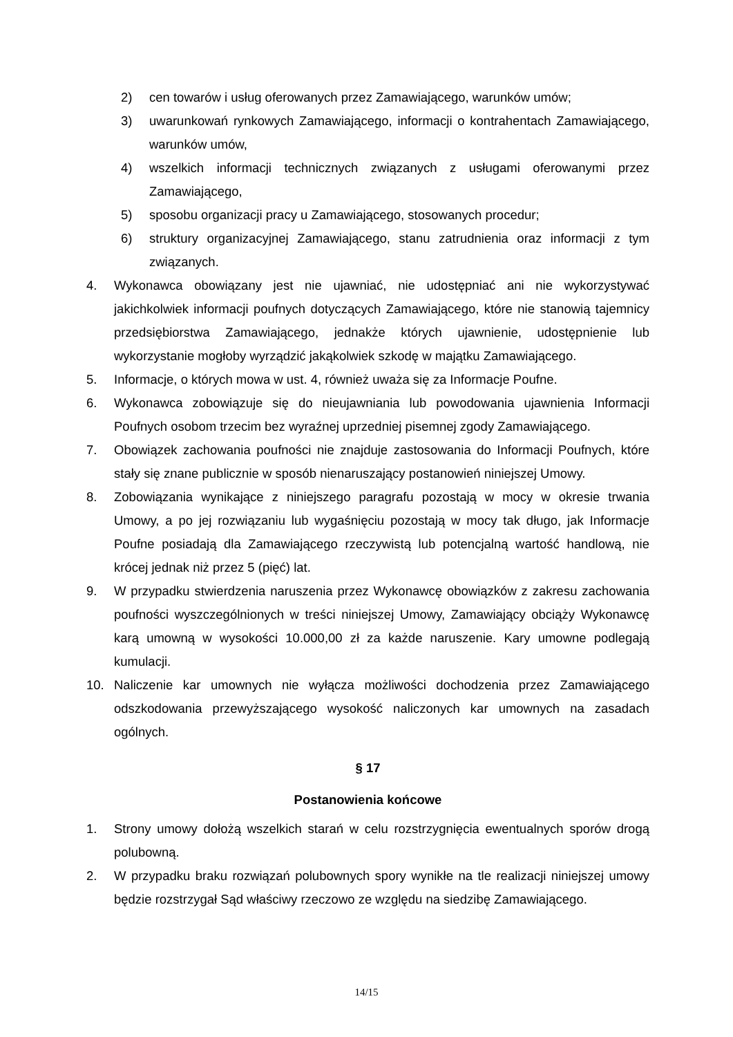2) cen towarów i usług oferowanych przez Zamawiającego, warunków umów;
3) uwarunkowań rynkowych Zamawiającego, informacji o kontrahentach Zamawiającego, warunków umów,
4) wszelkich informacji technicznych związanych z usługami oferowanymi przez Zamawiającego,
5) sposobu organizacji pracy u Zamawiającego, stosowanych procedur;
6) struktury organizacyjnej Zamawiającego, stanu zatrudnienia oraz informacji z tym związanych.
4. Wykonawca obowiązany jest nie ujawniać, nie udostępniać ani nie wykorzystywać jakichkolwiek informacji poufnych dotyczących Zamawiającego, które nie stanowią tajemnicy przedsiębiorstwa Zamawiającego, jednakże których ujawnienie, udostępnienie lub wykorzystanie mogłoby wyrządzić jakąkolwiek szkodę w majątku Zamawiającego.
5. Informacje, o których mowa w ust. 4, również uważa się za Informacje Poufne.
6. Wykonawca zobowiązuje się do nieujawniania lub powodowania ujawnienia Informacji Poufnych osobom trzecim bez wyraźnej uprzedniej pisemnej zgody Zamawiającego.
7. Obowiązek zachowania poufności nie znajduje zastosowania do Informacji Poufnych, które stały się znane publicznie w sposób nienaruszający postanowień niniejszej Umowy.
8. Zobowiązania wynikające z niniejszego paragrafu pozostają w mocy w okresie trwania Umowy, a po jej rozwiązaniu lub wygaśnięciu pozostają w mocy tak długo, jak Informacje Poufne posiadają dla Zamawiającego rzeczywistą lub potencjalną wartość handlową, nie krócej jednak niż przez 5 (pięć) lat.
9. W przypadku stwierdzenia naruszenia przez Wykonawcę obowiązków z zakresu zachowania poufności wyszczególnionych w treści niniejszej Umowy, Zamawiający obciąży Wykonawcę karą umowną w wysokości 10.000,00 zł za każde naruszenie. Kary umowne podlegają kumulacji.
10. Naliczenie kar umownych nie wyłącza możliwości dochodzenia przez Zamawiającego odszkodowania przewyższającego wysokość naliczonych kar umownych na zasadach ogólnych.
§ 17
Postanowienia końcowe
1. Strony umowy dołożą wszelkich starań w celu rozstrzygnięcia ewentualnych sporów drogą polubowną.
2. W przypadku braku rozwiązań polubownych spory wynikłe na tle realizacji niniejszej umowy będzie rozstrzygał Sąd właściwy rzeczowo ze względu na siedzibę Zamawiającego.
14/15